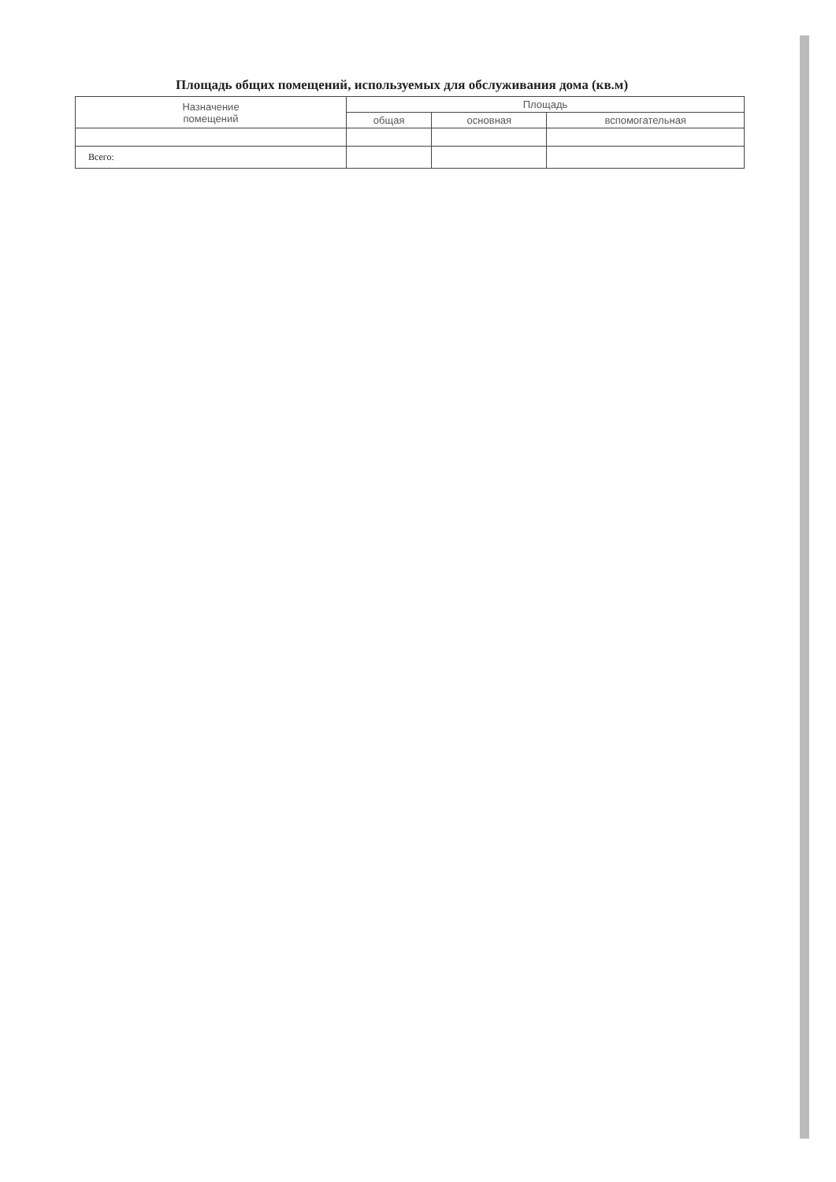Площадь общих помещений, используемых для обслуживания дома (кв.м)
| Назначение помещений | Площадь | | |
| --- | --- | --- | --- |
| | общая | основная | вспомогательная |
| Всего: | | | |